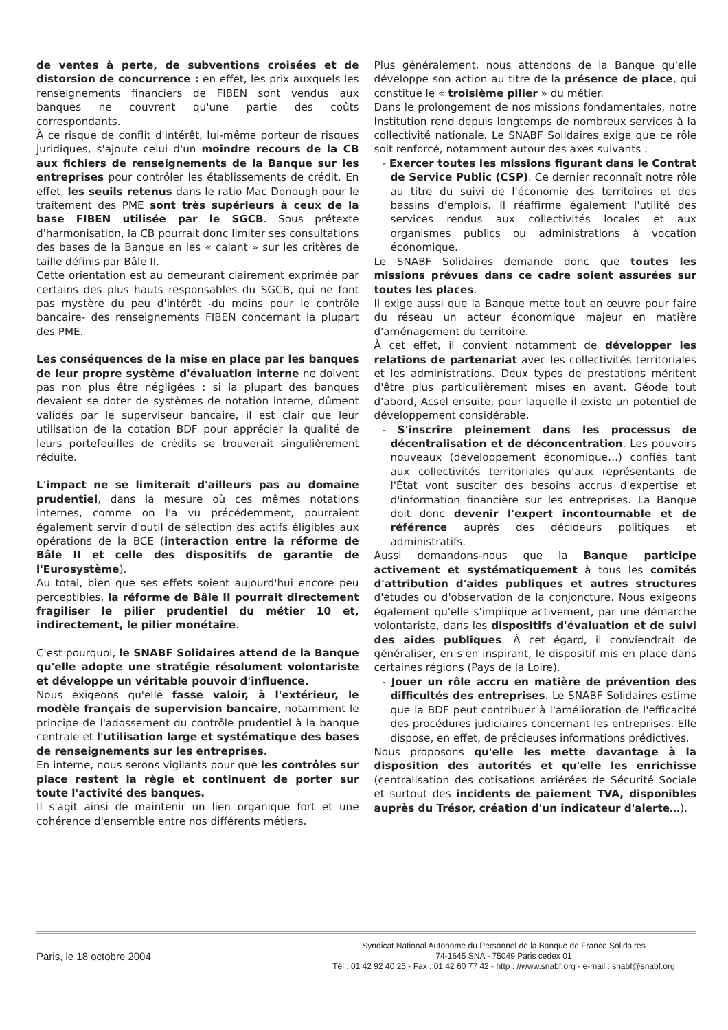de ventes à perte, de subventions croisées et de distorsion de concurrence : en effet, les prix auxquels les renseignements financiers de FIBEN sont vendus aux banques ne couvrent qu'une partie des coûts correspondants.
À ce risque de conflit d'intérêt, lui-même porteur de risques juridiques, s'ajoute celui d'un moindre recours de la CB aux fichiers de renseignements de la Banque sur les entreprises pour contrôler les établissements de crédit. En effet, les seuils retenus dans le ratio Mac Donough pour le traitement des PME sont très supérieurs à ceux de la base FIBEN utilisée par le SGCB. Sous prétexte d'harmonisation, la CB pourrait donc limiter ses consultations des bases de la Banque en les « calant » sur les critères de taille définis par Bâle II.
Cette orientation est au demeurant clairement exprimée par certains des plus hauts responsables du SGCB, qui ne font pas mystère du peu d'intérêt -du moins pour le contrôle bancaire- des renseignements FIBEN concernant la plupart des PME.
Les conséquences de la mise en place par les banques de leur propre système d'évaluation interne ne doivent pas non plus être négligées : si la plupart des banques devaient se doter de systèmes de notation interne, dûment validés par le superviseur bancaire, il est clair que leur utilisation de la cotation BDF pour apprécier la qualité de leurs portefeuilles de crédits se trouverait singulièrement réduite.
L'impact ne se limiterait d'ailleurs pas au domaine prudentiel, dans la mesure où ces mêmes notations internes, comme on l'a vu précédemment, pourraient également servir d'outil de sélection des actifs éligibles aux opérations de la BCE (interaction entre la réforme de Bâle II et celle des dispositifs de garantie de l'Eurosystème).
Au total, bien que ses effets soient aujourd'hui encore peu perceptibles, la réforme de Bâle II pourrait directement fragiliser le pilier prudentiel du métier 10 et, indirectement, le pilier monétaire.
C'est pourquoi, le SNABF Solidaires attend de la Banque qu'elle adopte une stratégie résolument volontariste et développe un véritable pouvoir d'influence.
Nous exigeons qu'elle fasse valoir, à l'extérieur, le modèle français de supervision bancaire, notamment le principe de l'adossement du contrôle prudentiel à la banque centrale et l'utilisation large et systématique des bases de renseignements sur les entreprises.
En interne, nous serons vigilants pour que les contrôles sur place restent la règle et continuent de porter sur toute l'activité des banques.
Il s'agit ainsi de maintenir un lien organique fort et une cohérence d'ensemble entre nos différents métiers.
Plus généralement, nous attendons de la Banque qu'elle développe son action au titre de la présence de place, qui constitue le « troisième pilier » du métier.
Dans le prolongement de nos missions fondamentales, notre Institution rend depuis longtemps de nombreux services à la collectivité nationale. Le SNABF Solidaires exige que ce rôle soit renforcé, notamment autour des axes suivants :
- Exercer toutes les missions figurant dans le Contrat de Service Public (CSP). Ce dernier reconnaît notre rôle au titre du suivi de l'économie des territoires et des bassins d'emplois. Il réaffirme également l'utilité des services rendus aux collectivités locales et aux organismes publics ou administrations à vocation économique.
Le SNABF Solidaires demande donc que toutes les missions prévues dans ce cadre soient assurées sur toutes les places.
Il exige aussi que la Banque mette tout en œuvre pour faire du réseau un acteur économique majeur en matière d'aménagement du territoire.
À cet effet, il convient notamment de développer les relations de partenariat avec les collectivités territoriales et les administrations. Deux types de prestations méritent d'être plus particulièrement mises en avant. Géode tout d'abord, Acsel ensuite, pour laquelle il existe un potentiel de développement considérable.
- S'inscrire pleinement dans les processus de décentralisation et de déconcentration. Les pouvoirs nouveaux (développement économique…) confiés tant aux collectivités territoriales qu'aux représentants de l'État vont susciter des besoins accrus d'expertise et d'information financière sur les entreprises. La Banque doit donc devenir l'expert incontournable et de référence auprès des décideurs politiques et administratifs.
Aussi demandons-nous que la Banque participe activement et systématiquement à tous les comités d'attribution d'aides publiques et autres structures d'études ou d'observation de la conjoncture. Nous exigeons également qu'elle s'implique activement, par une démarche volontariste, dans les dispositifs d'évaluation et de suivi des aides publiques. À cet égard, il conviendrait de généraliser, en s'en inspirant, le dispositif mis en place dans certaines régions (Pays de la Loire).
- Jouer un rôle accru en matière de prévention des difficultés des entreprises. Le SNABF Solidaires estime que la BDF peut contribuer à l'amélioration de l'efficacité des procédures judiciaires concernant les entreprises. Elle dispose, en effet, de précieuses informations prédictives.
Nous proposons qu'elle les mette davantage à la disposition des autorités et qu'elle les enrichisse (centralisation des cotisations arriérées de Sécurité Sociale et surtout des incidents de paiement TVA, disponibles auprès du Trésor, création d'un indicateur d'alerte…).
Paris, le 18 octobre 2004
Syndicat National Autonome du Personnel de la Banque de France Solidaires
74-1645 SNA - 75049 Paris cedex 01
Tél : 01 42 92 40 25 - Fax : 01 42 60 77 42 - http : //www.snabf.org - e-mail : snabf@snabf.org